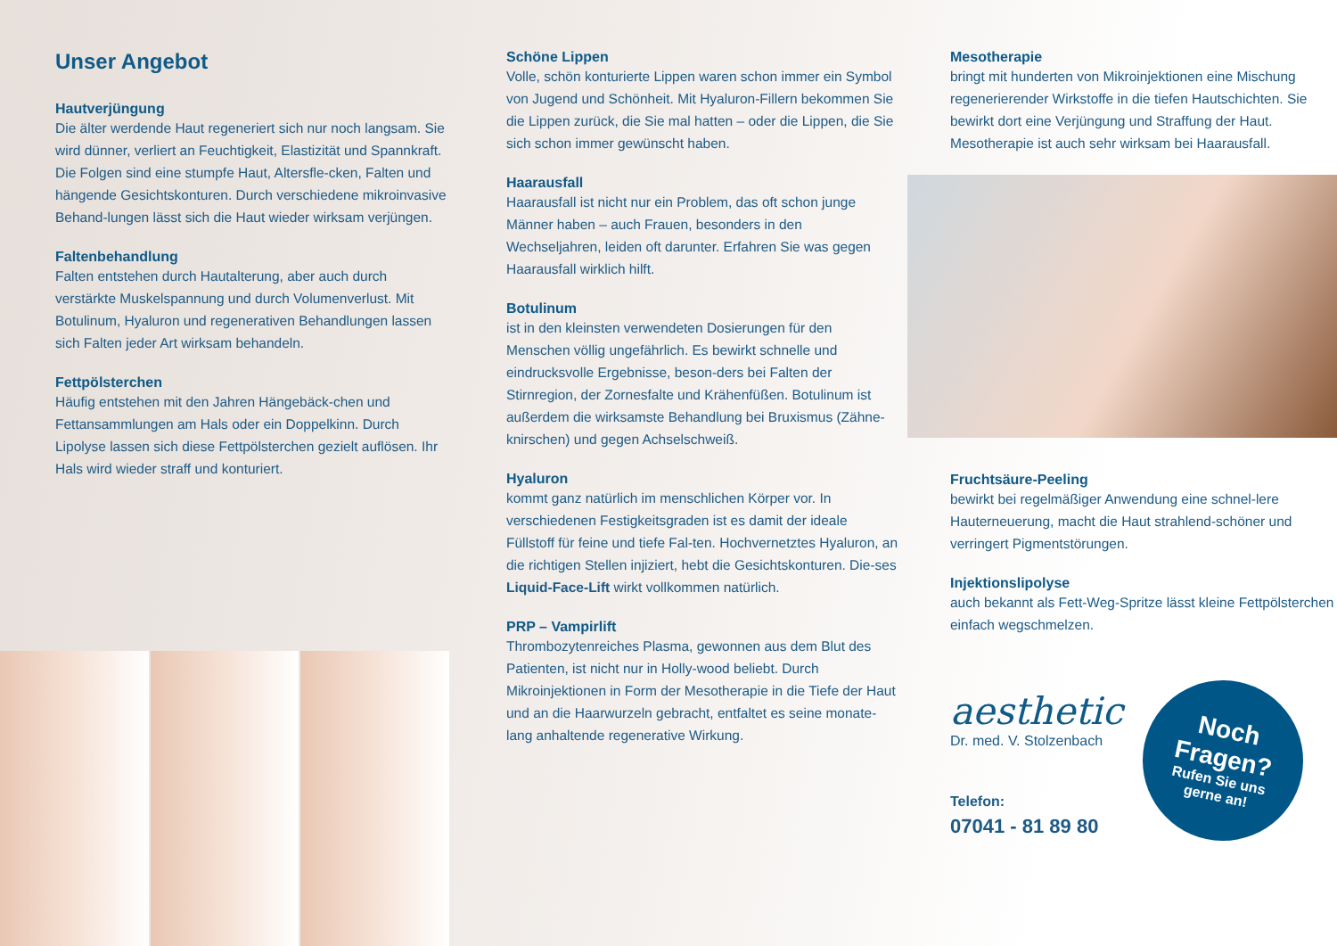Unser Angebot
Hautverjüngung
Die älter werdende Haut regeneriert sich nur noch langsam. Sie wird dünner, verliert an Feuchtigkeit, Elastizität und Spannkraft. Die Folgen sind eine stumpfe Haut, Altersfle-cken, Falten und hängende Gesichtskonturen. Durch verschiedene mikroinvasive Behand-lungen lässt sich die Haut wieder wirksam verjüngen.
Faltenbehandlung
Falten entstehen durch Hautalterung, aber auch durch verstärkte Muskelspannung und durch Volumenverlust. Mit Botulinum, Hyaluron und regenerativen Behandlungen lassen sich Falten jeder Art wirksam behandeln.
Fettpölsterchen
Häufig entstehen mit den Jahren Hängebäck-chen und Fettansammlungen am Hals oder ein Doppelkinn. Durch Lipolyse lassen sich diese Fettpölsterchen gezielt auflösen. Ihr Hals wird wieder straff und konturiert.
Schöne Lippen
Volle, schön konturierte Lippen waren schon immer ein Symbol von Jugend und Schönheit. Mit Hyaluron-Fillern bekommen Sie die Lippen zurück, die Sie mal hatten – oder die Lippen, die Sie sich schon immer gewünscht haben.
Haarausfall
Haarausfall ist nicht nur ein Problem, das oft schon junge Männer haben – auch Frauen, besonders in den Wechseljahren, leiden oft darunter. Erfahren Sie was gegen Haarausfall wirklich hilft.
Botulinum
ist in den kleinsten verwendeten Dosierungen für den Menschen völlig ungefährlich. Es bewirkt schnelle und eindrucksvolle Ergebnisse, beson-ders bei Falten der Stirnregion, der Zornesfalte und Krähenfüßen. Botulinum ist außerdem die wirksamste Behandlung bei Bruxismus (Zähne-knirschen) und gegen Achselschweiß.
Hyaluron
kommt ganz natürlich im menschlichen Körper vor. In verschiedenen Festigkeitsgraden ist es damit der ideale Füllstoff für feine und tiefe Fal-ten. Hochvernetztes Hyaluron, an die richtigen Stellen injiziert, hebt die Gesichtskonturen. Die-ses Liquid-Face-Lift wirkt vollkommen natürlich.
PRP – Vampirlift
Thrombozytenreiches Plasma, gewonnen aus dem Blut des Patienten, ist nicht nur in Holly-wood beliebt. Durch Mikroinjektionen in Form der Mesotherapie in die Tiefe der Haut und an die Haarwurzeln gebracht, entfaltet es seine monate-lang anhaltende regenerative Wirkung.
Mesotherapie
bringt mit hunderten von Mikroinjektionen eine Mischung regenerierender Wirkstoffe in die tiefen Hautschichten. Sie bewirkt dort eine Verjüngung und Straffung der Haut. Mesotherapie ist auch sehr wirksam bei Haarausfall.
Fruchtsäure-Peeling
bewirkt bei regelmäßiger Anwendung eine schnel-lere Hauterneuerung, macht die Haut strahlend-schöner und verringert Pigmentstörungen.
Injektionslipolyse
auch bekannt als Fett-Weg-Spritze lässt kleine Fettpölsterchen einfach wegschmelzen.
aesthetic
Dr. med. V. Stolzenbach
Telefon:
07041 - 81 89 80
Noch
Fragen?
Rufen Sie uns
gerne an!